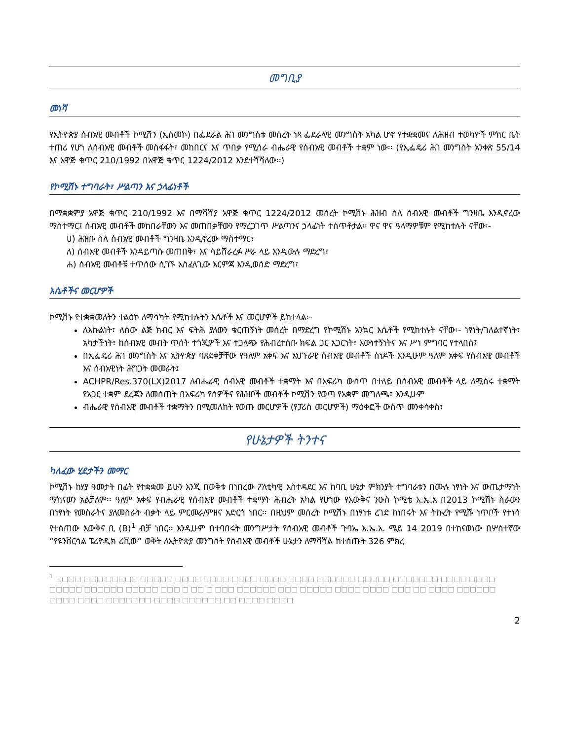መግቢያ
መነሻ
የኢትዮጵያ ሰብአዊ መብቶች ኮሚሽን (ኢሰመኮ) በፌደራል ሕገ መንግስቱ መሰረት ነጻ ፌደራላዊ መንግስት አካል ሆኖ የተቋቋመና ለሕዝብ ተወካዮች ምክር ቤት ተጠሪ የሆነ ለሰብአዊ መብቶች መስፋፋት፣ መከበርና እና ጥበቃ የሚሰራ ብሔራዊ የሰብአዊ መብቶች ተቋም ነው፡፡ (የኢፌዴሪ ሕገ መንግስት አንቀጽ 55/14 እና አዋጅ ቁጥር 210/1992 በአዋጅ ቁጥር 1224/2012 እንደተሻሻለው፡፡)
የኮሚሽኑ ተግባራት፣ ሥልጣን እና ኃላፊነቶች
በማቋቋምያ አዋጅ ቁጥር 210/1992 እና በማሻሻያ አዋጅ ቁጥር 1224/2012 መሰረት ኮሚሽኑ ሕዝብ ስለ ሰብአዊ መብቶች ግንዛቤ እንዲኖረው ማስተማር፤ ሰብአዊ መብቶች መከበራቸውን እና መጠበቃቸውን የማረጋገጥ ሥልጣንና ኃላፊነት ተሰጥቶታል፡፡ ዋና ዋና ዓላማዎቹም የሚከተሉት ናቸው፡-
ሀ) ሕዝቡ ስለ ሰብአዊ መብቶች ግንዛቤ እንዲኖረው ማስተማር፣
ለ) ሰብአዊ መብቶች እንዳይጣሱ መጠበቅ፣ እና ሳይሸራረፉ ሥራ ላይ እንዲውሉ ማድረግ፣
ሐ) ሰብአዊ መብቶቹ ተጥሰው ሲገኙ አስፈላጊው እርምጃ እንዲወሰድ ማድረግ፣
እሴቶችና መርሆዎች
ኮሚሽኑ የተቋቋመለትን ተልዕኮ ለማሳካት የሚከተሉትን እሴቶች እና መርሆዎች ይከተላል፡-
ለእኩልነት፣ ለሰው ልጅ ክብር እና ፍትሕ ያለውን ቁርጠኝነት መሰረት በማድረግ የኮሚሽኑ አንኳር እሴቶች የሚከተሉት ናቸው፡- ነፃነት/ገለልተኛነት፣ አካታችነት፣ ከሰብአዊ መብት ጥሰት ተጎጂዎች እና ተጋላጭ የሕብረተሰቡ ክፍል ጋር አጋርነት፣ እውነተኝነትና እና ሥነ ምግባር የተላበሰ፤
በኢፌዴሪ ሕገ መንግስት እና ኢትዮጵያ ባጸደቀቻቸው የዓለም አቀፍ እና አህጉራዊ ሰብአዊ መብቶች ሰነዶች እንዲሁም ዓለም አቀፍ የሰብአዊ መብቶች እና ሰብአዊነት ሕግጋት መመራት፤
ACHPR/Res.370(LX)2017 ለብሔራዊ ሰብአዊ መብቶች ተቋማት እና በአፍሪካ ውስጥ በተለይ በሰብአዊ መብቶች ላይ ለሚሰሩ ተቋማት የአጋር ተቋም ደረጃን ለመስጠት በአፍሪካ የሰዎችና የሕዝቦች መብቶች ኮሚሽን የወጣ የአቋም መግለጫ፣ እንዲሁም
ብሔራዊ የሰብአዊ መብቶች ተቋማትን በሚመለከት የወጡ መርሆዎች (የፓሪስ መርሆዎች) ማዕቀፎች ውስጥ መንቀሳቀስ፣
የሁኔታዎች ትንተና
ካለፈው ሂደታችን መማር
ኮሚሽኑ ከሃያ ዓመታት በፊት የተቋቋመ ይሁን እንጂ በወቅቱ በነበረው ፖለቲካዊ አስተዳደር እና ከባቢ ሁኔታ ምክንያት ተግባራቱን በሙሉ ነፃነት እና ውጤታማነት ማከናወን አልቻለም፡፡ ዓለም አቀፍ የብሔራዊ የሰብአዊ መብቶች ተቋማት ሕብረት አካል የሆነው የእውቅና ንዑስ ኮሚቴ እ.ኤ.አ በ2013 ኮሚሽኑ ስራውን በነፃነት የመስራትና ያለመስራት ብቃት ላይ ምርመራ/ምዘና አድርጎ ነበር፡፡ በዚህም መሰረት ኮሚሽኑ በነፃነቱ ረገድ ከነበሩት እና ትኩረት የሚሹ ነጥቦች የተነሳ የተሰጠው እውቅና ቢ (B)<sup>1</sup> ብቻ ነበር፡፡ እንዲሁም በተባበሩት መንግሥታት የሰብአዊ መብቶች ጉባኤ እ.ኤ.አ. ሜይ 14 2019 በተከናወነው በሦስተኛው “የዩንቨርሳል ፔሪዮዲክ ሪቪው” ወቅት ለኢትዮጵያ መንግስት የሰብአዊ መብቶች ሁኔታን ለማሻሻል ከተሰጡት 326 ምክረ
<sup>1</sup> □□□□ □□□ □□□□□ □□□□□ □□□□ □□□□ □□□□ □□□□ □□□□ □□□□□□ □□□□□ □□□□□□□ □□□□ □□□□ □□□□□ □□□□□□ □□□□□ □□□ □ □□ □ □□□ □□□□□□ □□□ □□□□□ □□□□ □□□□ □□□ □□ □□□□ □□□□□□ □□□□ □□□□ □□□□□□□ □□□□ □□□□□□ □□ □□□□ □□□□
2